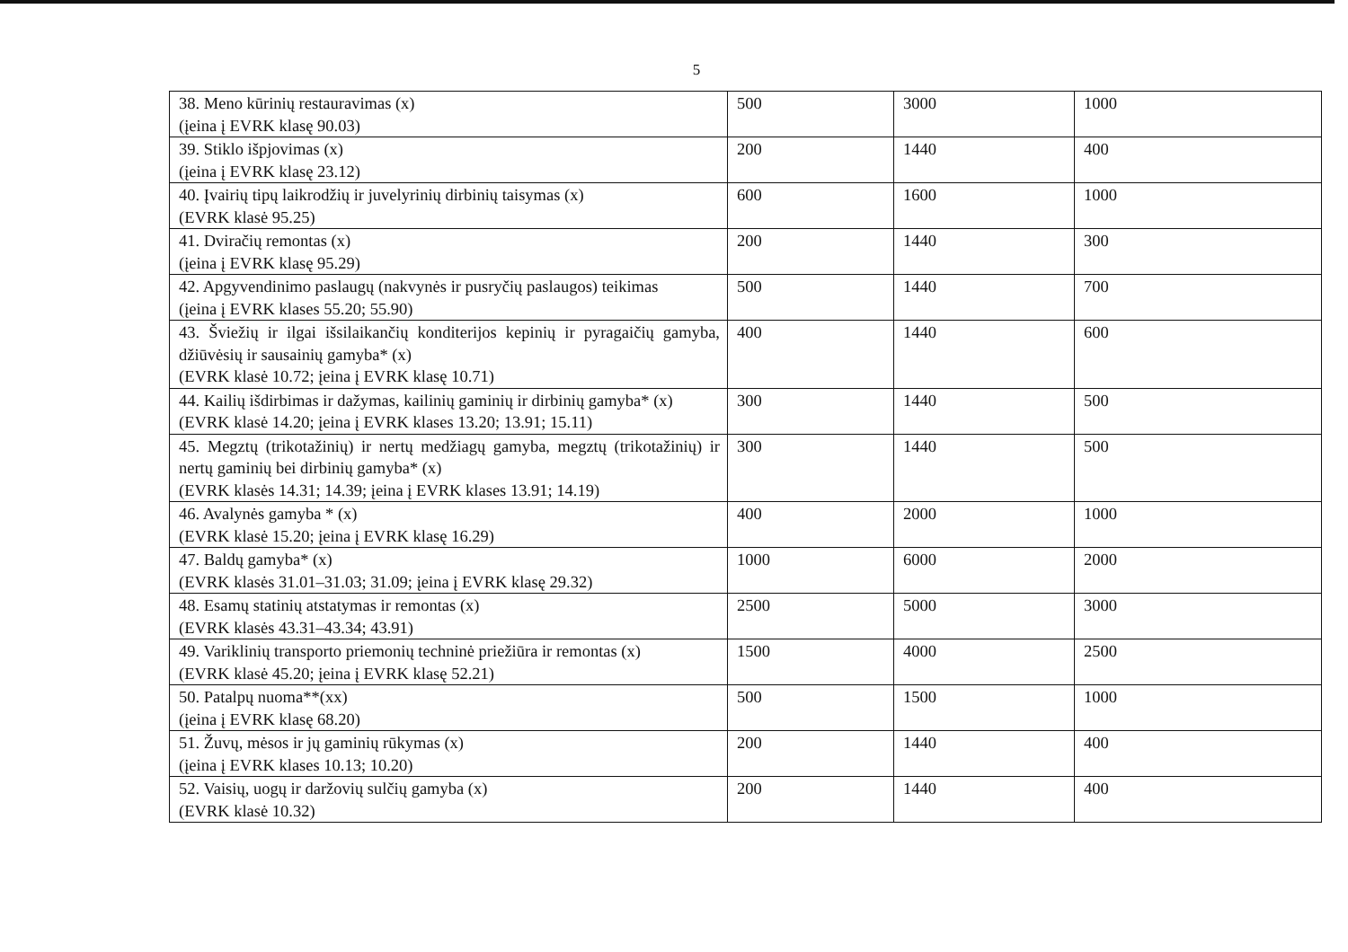5
| 38. Meno kūrinių restauravimas (x) (įeina į EVRK klasę 90.03) | 500 | 3000 | 1000 |
| 39. Stiklo išpjovimas (x) (įeina į EVRK klasę 23.12) | 200 | 1440 | 400 |
| 40. Įvairių tipų laikrodžių ir juvelyrinių dirbinių taisymas (x) (EVRK klasė 95.25) | 600 | 1600 | 1000 |
| 41. Dviračių remontas (x) (įeina į EVRK klasę 95.29) | 200 | 1440 | 300 |
| 42. Apgyvendinimo paslaugų (nakvynės ir pusryčių paslaugos) teikimas (įeina į EVRK klases 55.20; 55.90) | 500 | 1440 | 700 |
| 43. Šviežių ir ilgai išsilaikančių konditerijos kepinių ir pyragaičių gamyba, džiūvėsių ir sausainių gamyba* (x) (EVRK klasė 10.72; įeina į EVRK klasę 10.71) | 400 | 1440 | 600 |
| 44. Kailių išdirbimas ir dažymas, kailinių gaminių ir dirbinių gamyba* (x) (EVRK klasė 14.20; įeina į EVRK klases 13.20; 13.91; 15.11) | 300 | 1440 | 500 |
| 45. Megztų (trikotažinių) ir nertų medžiagų gamyba, megztų (trikotažinių) ir nertų gaminių bei dirbinių gamyba* (x) (EVRK klasės 14.31; 14.39; įeina į EVRK klases 13.91; 14.19) | 300 | 1440 | 500 |
| 46. Avalynės gamyba * (x) (EVRK klasė 15.20; įeina į EVRK klasę 16.29) | 400 | 2000 | 1000 |
| 47. Baldų gamyba* (x) (EVRK klasės 31.01–31.03; 31.09; įeina į EVRK klasę 29.32) | 1000 | 6000 | 2000 |
| 48. Esamų statinių atstatymas ir remontas (x) (EVRK klasės 43.31–43.34; 43.91) | 2500 | 5000 | 3000 |
| 49. Variklinių transporto priemonių techninė priežiūra ir remontas (x) (EVRK klasė 45.20; įeina į EVRK klasę 52.21) | 1500 | 4000 | 2500 |
| 50. Patalpų nuoma**(xx) (įeina į EVRK klasę 68.20) | 500 | 1500 | 1000 |
| 51. Žuvų, mėsos ir jų gaminių rūkymas (x) (įeina į EVRK klases 10.13; 10.20) | 200 | 1440 | 400 |
| 52. Vaisių, uogų ir daržovių sulčių gamyba (x) (EVRK klasė 10.32) | 200 | 1440 | 400 |